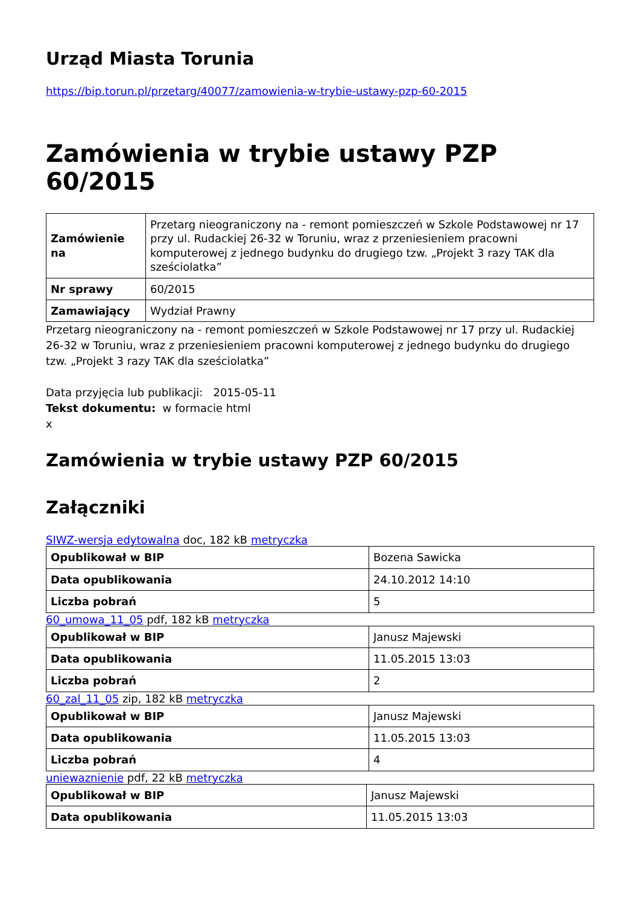Urząd Miasta Torunia
https://bip.torun.pl/przetarg/40077/zamowienia-w-trybie-ustawy-pzp-60-2015
Zamówienia w trybie ustawy PZP 60/2015
| Zamówienie na | Przetarg nieograniczony na - remont pomieszczeń w Szkole Podstawowej nr 17 przy ul. Rudackiej 26-32 w Toruniu, wraz z przeniesieniem pracowni komputerowej z jednego budynku do drugiego tzw. „Projekt 3 razy TAK dla sześciolatka” |
| Nr sprawy | 60/2015 |
| Zamawiający | Wydział Prawny |
Przetarg nieograniczony na - remont pomieszczeń w Szkole Podstawowej nr 17 przy ul. Rudackiej 26-32 w Toruniu, wraz z przeniesieniem pracowni komputerowej z jednego budynku do drugiego tzw. „Projekt 3 razy TAK dla sześciolatka”
Data przyjęcia lub publikacji: 2015-05-11
Tekst dokumentu: w formacie html
x
Zamówienia w trybie ustawy PZP 60/2015
Załączniki
SIWZ-wersja edytowalna doc, 182 kB metryczka
| Opublikował w BIP | Bozena Sawicka |
| Data opublikowania | 24.10.2012 14:10 |
| Liczba pobrań | 5 |
60_umowa_11_05 pdf, 182 kB metryczka
| Opublikował w BIP | Janusz Majewski |
| Data opublikowania | 11.05.2015 13:03 |
| Liczba pobrań | 2 |
60_zal_11_05 zip, 182 kB metryczka
| Opublikował w BIP | Janusz Majewski |
| Data opublikowania | 11.05.2015 13:03 |
| Liczba pobrań | 4 |
uniewaznienie pdf, 22 kB metryczka
| Opublikował w BIP | Janusz Majewski |
| Data opublikowania | 11.05.2015 13:03 |